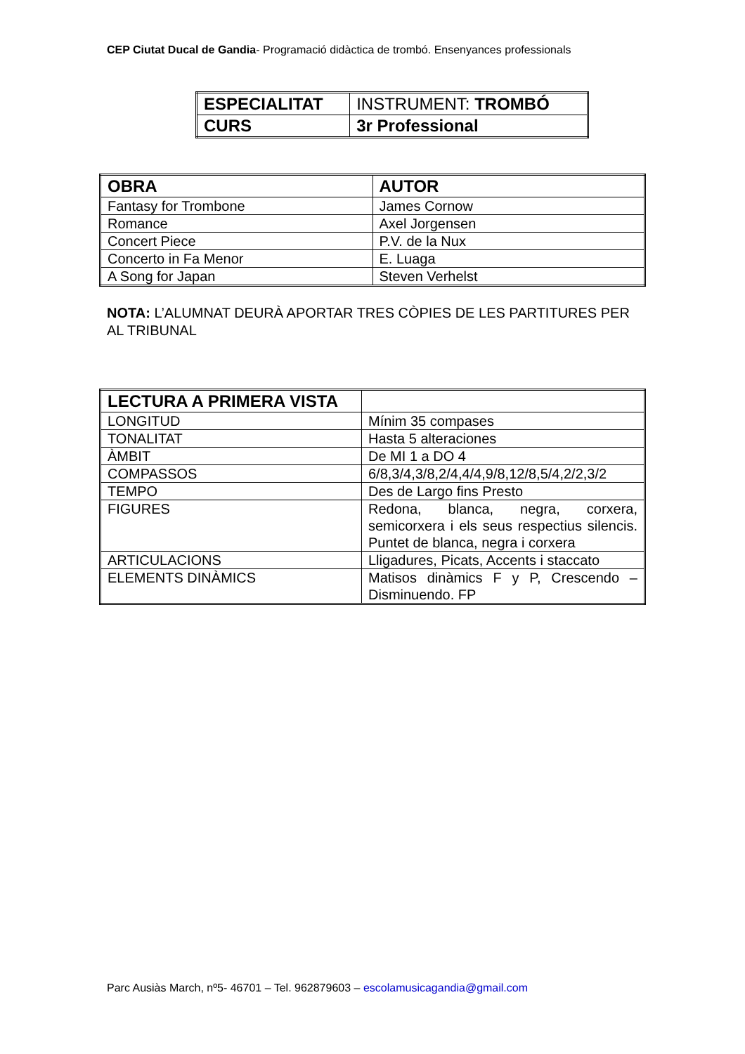CEP Ciutat Ducal de Gandia- Programació didàctica de trombó. Ensenyances professionals
| ESPECIALITAT | INSTRUMENT: TROMBÓ |
| CURS | 3r Professional |
| OBRA | AUTOR |
| Fantasy for Trombone | James Cornow |
| Romance | Axel Jorgensen |
| Concert Piece | P.V. de la Nux |
| Concerto in Fa Menor | E. Luaga |
| A Song for Japan | Steven Verhelst |
NOTA: L’ALUMNAT DEURÀ APORTAR TRES CÒPIES DE LES PARTITURES PER AL TRIBUNAL
| LECTURA A PRIMERA VISTA | |
| LONGITUD | Mínim 35 compases |
| TONALITAT | Hasta 5 alteraciones |
| ÀMBIT | De MI 1 a DO 4 |
| COMPASSOS | 6/8,3/4,3/8,2/4,4/4,9/8,12/8,5/4,2/2,3/2 |
| TEMPO | Des de Largo fins Presto |
| FIGURES | Redona, blanca, negra, corxera, semicorxera i els seus respectius silencis. Puntet de blanca, negra i corxera |
| ARTICULACIONS | Lligadures, Picats, Accents i staccato |
| ELEMENTS DINÀMICS | Matisos dinàmics F y P, Crescendo – Disminuendo. FP |
Parc Ausiàs March, nº5- 46701 – Tel. 962879603 – escolamusicagandia@gmail.com